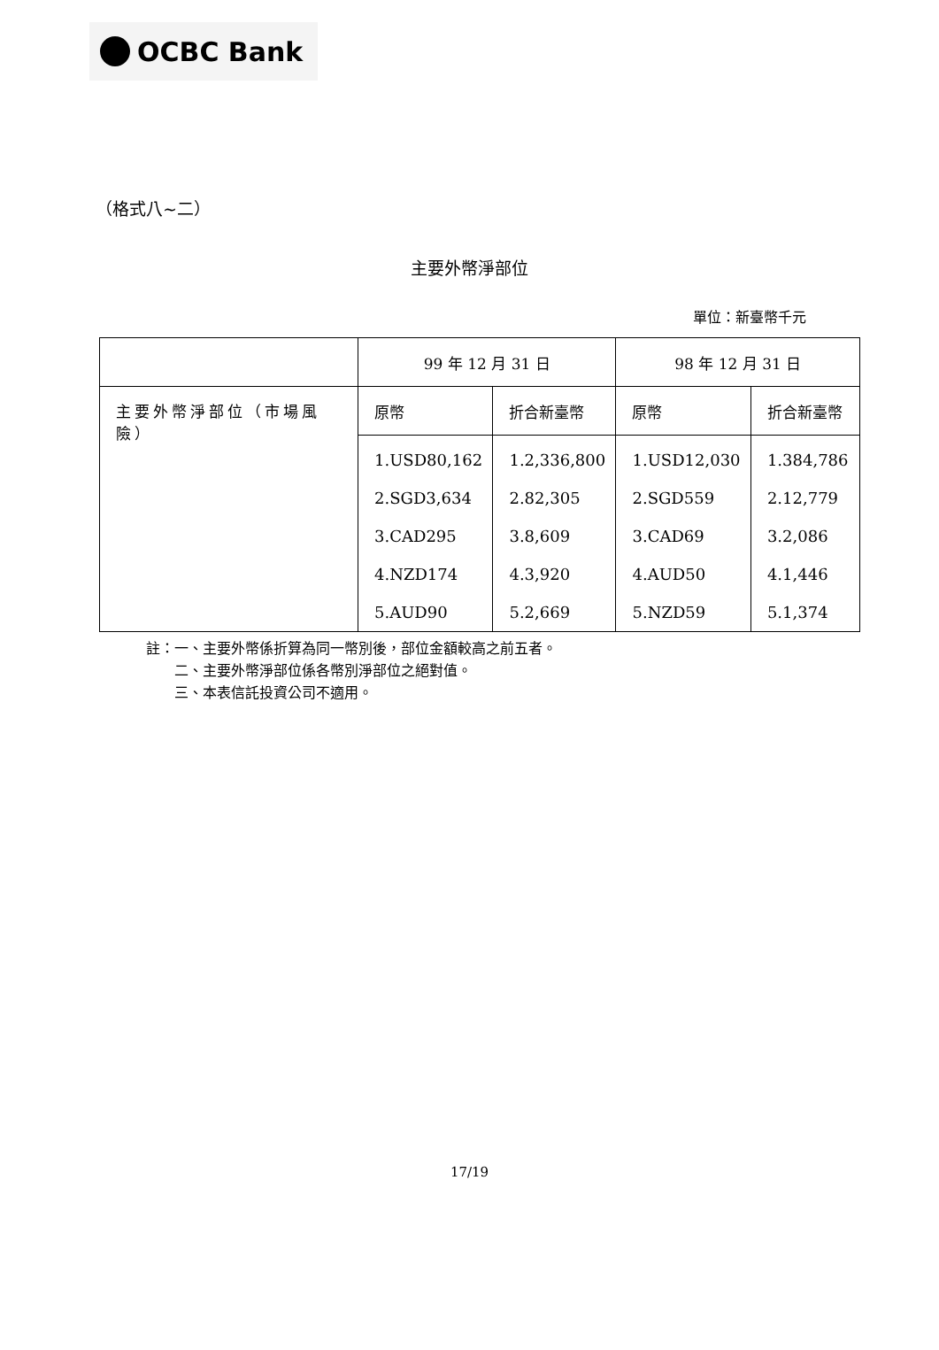OCBC Bank
（格式八~二）
主要外幣淨部位
單位：新臺幣千元
| | 99 年 12 月 31 日 | | 98 年 12 月 31 日 | |
| 主要外幣淨部位（市場風險） | 原幣 | 折合新臺幣 | 原幣 | 折合新臺幣 |
| | 1.USD80,162 2.SGD3,634 3.CAD295 4.NZD174 5.AUD90 | 1.2,336,800 2.82,305 3.8,609 4.3,920 5.2,669 | 1.USD12,030 2.SGD559 3.CAD69 4.AUD50 5.NZD59 | 1.384,786 2.12,779 3.2,086 4.1,446 5.1,374 |
註：一、主要外幣係折算為同一幣別後，部位金額較高之前五者。
　　二、主要外幣淨部位係各幣別淨部位之絕對值。
　　三、本表信託投資公司不適用。
17/19